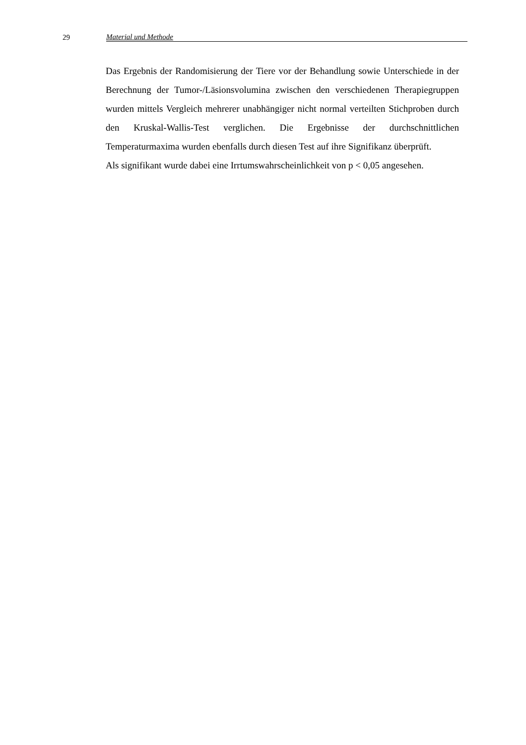29 Material und Methode
Das Ergebnis der Randomisierung der Tiere vor der Behandlung sowie Unterschiede in der Berechnung der Tumor-/Läsionsvolumina zwischen den verschiedenen Therapiegruppen wurden mittels Vergleich mehrerer unabhängiger nicht normal verteilten Stichproben durch den Kruskal-Wallis-Test verglichen. Die Ergebnisse der durchschnittlichen Temperaturmaxima wurden ebenfalls durch diesen Test auf ihre Signifikanz überprüft.
Als signifikant wurde dabei eine Irrtumswahrscheinlichkeit von p < 0,05 angesehen.